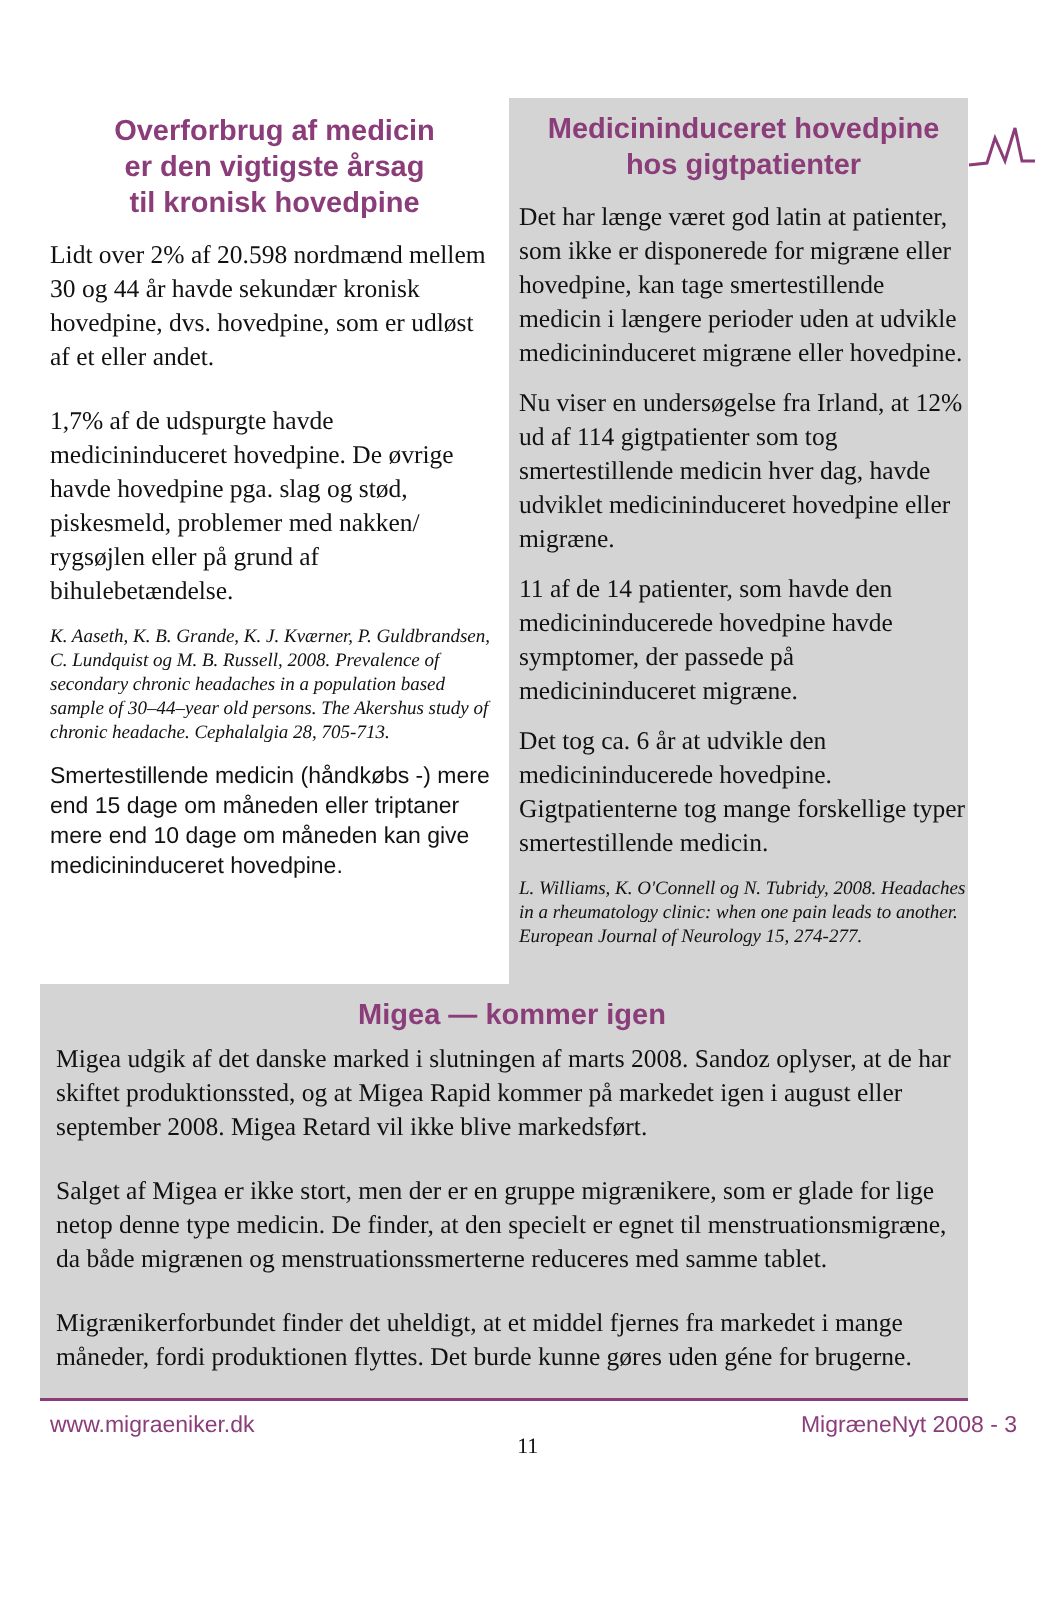Overforbrug af medicin
er den vigtigste årsag
til kronisk hovedpine
Lidt over 2% af 20.598 nordmænd mellem 30 og 44 år havde sekundær kronisk hovedpine, dvs. hovedpine, som er udløst af et eller andet.
1,7% af de udspurgte havde medicininduceret hovedpine. De øvrige havde hovedpine pga. slag og stød, piskesmeld, problemer med nakken/ rygsøjlen eller på grund af bihulebetændelse.
K. Aaseth, K. B. Grande, K. J. Kværner, P. Guldbrandsen, C. Lundquist og M. B. Russell, 2008. Prevalence of secondary chronic headaches in a population based sample of 30–44–year old persons. The Akershus study of chronic headache. Cephalalgia 28, 705-713.
Smertestillende medicin (håndkøbs -) mere end 15 dage om måneden eller triptaner mere end 10 dage om måneden kan give medicininduceret hovedpine.
Medicininduceret hovedpine
hos gigtpatienter
Det har længe været god latin at patienter, som ikke er disponerede for migræne eller hovedpine, kan tage smertestillende medicin i længere perioder uden at udvikle medicininduceret migræne eller hovedpine.
Nu viser en undersøgelse fra Irland, at 12% ud af 114 gigtpatienter som tog smertestillende medicin hver dag, havde udviklet medicininduceret hovedpine eller migræne.
11 af de 14 patienter, som havde den medicininducerede hovedpine havde symptomer, der passede på medicininduceret migræne.
Det tog ca. 6 år at udvikle den medicininducerede hovedpine. Gigtpatienterne tog mange forskellige typer smertestillende medicin.
L. Williams, K. O'Connell og N. Tubridy, 2008. Headaches in a rheumatology clinic: when one pain leads to another. European Journal of Neurology 15, 274-277.
Migea — kommer igen
Migea udgik af det danske marked i slutningen af marts 2008. Sandoz oplyser, at de har skiftet produktionssted, og at Migea Rapid kommer på markedet igen i august eller september 2008. Migea Retard vil ikke blive markedsført.
Salget af Migea er ikke stort, men der er en gruppe migrænikere, som er glade for lige netop denne type medicin. De finder, at den specielt er egnet til menstruationsmigræne, da både migrænen og menstruationssmerterne reduceres med samme tablet.
Migrænikerforbundet finder det uheldigt, at et middel fjernes fra markedet i mange måneder, fordi produktionen flyttes. Det burde kunne gøres uden géne for brugerne.
www.migraeniker.dk 11 MigræneNyt 2008 - 3